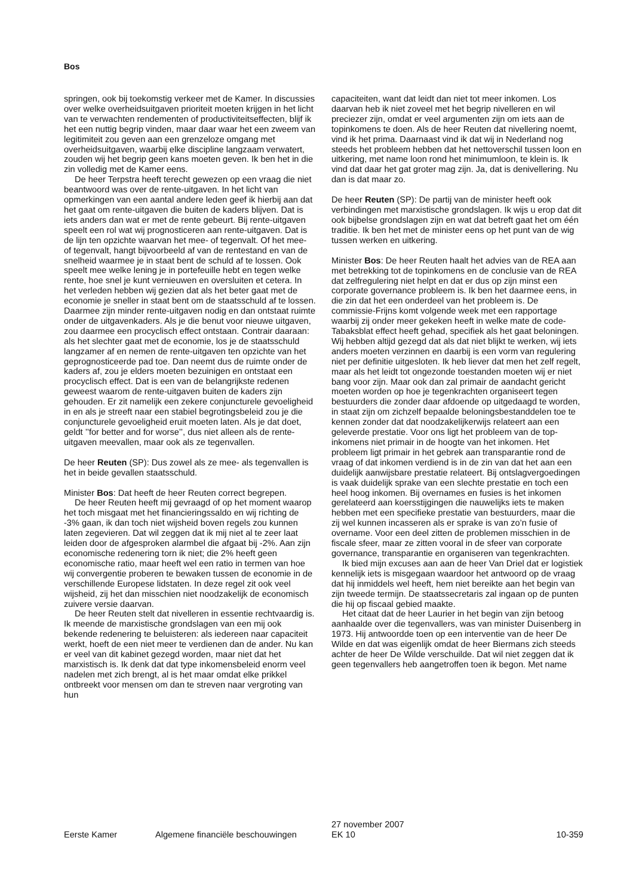Bos
springen, ook bij toekomstig verkeer met de Kamer. In discussies over welke overheidsuitgaven prioriteit moeten krijgen in het licht van te verwachten rendementen of productiviteitseffecten, blijf ik het een nuttig begrip vinden, maar daar waar het een zweem van legitimiteit zou geven aan een grenzeloze omgang met overheidsuitgaven, waarbij elke discipline langzaam verwatert, zouden wij het begrip geen kans moeten geven. Ik ben het in die zin volledig met de Kamer eens.
De heer Terpstra heeft terecht gewezen op een vraag die niet beantwoord was over de rente-uitgaven. In het licht van opmerkingen van een aantal andere leden geef ik hierbij aan dat het gaat om rente-uitgaven die buiten de kaders blijven. Dat is iets anders dan wat er met de rente gebeurt. Bij rente-uitgaven speelt een rol wat wij prognosticeren aan rente-uitgaven. Dat is de lijn ten opzichte waarvan het mee- of tegenvalt. Of het mee- of tegenvalt, hangt bijvoorbeeld af van de rentestand en van de snelheid waarmee je in staat bent de schuld af te lossen. Ook speelt mee welke lening je in portefeuille hebt en tegen welke rente, hoe snel je kunt vernieuwen en oversluiten et cetera. In het verleden hebben wij gezien dat als het beter gaat met de economie je sneller in staat bent om de staatsschuld af te lossen. Daarmee zijn minder rente-uitgaven nodig en dan ontstaat ruimte onder de uitgavenkaders. Als je die benut voor nieuwe uitgaven, zou daarmee een procyclisch effect ontstaan. Contrair daaraan: als het slechter gaat met de economie, los je de staatsschuld langzamer af en nemen de rente-uitgaven ten opzichte van het geprognosticeerde pad toe. Dan neemt dus de ruimte onder de kaders af, zou je elders moeten bezuinigen en ontstaat een procyclisch effect. Dat is een van de belangrijkste redenen geweest waarom de rente-uitgaven buiten de kaders zijn gehouden. Er zit namelijk een zekere conjuncturele gevoeligheid in en als je streeft naar een stabiel begrotingsbeleid zou je die conjuncturele gevoeligheid eruit moeten laten. Als je dat doet, geldt ’’for better and for worse’’, dus niet alleen als de rente-uitgaven meevallen, maar ook als ze tegenvallen.
De heer Reuten (SP): Dus zowel als ze mee- als tegenvallen is het in beide gevallen staatsschuld.
Minister Bos: Dat heeft de heer Reuten correct begrepen.
De heer Reuten heeft mij gevraagd of op het moment waarop het toch misgaat met het financieringssaldo en wij richting de -3% gaan, ik dan toch niet wijsheid boven regels zou kunnen laten zegevieren. Dat wil zeggen dat ik mij niet al te zeer laat leiden door de afgesproken alarmbel die afgaat bij -2%. Aan zijn economische redenering torn ik niet; die 2% heeft geen economische ratio, maar heeft wel een ratio in termen van hoe wij convergentie proberen te bewaken tussen de economie in de verschillende Europese lidstaten. In deze regel zit ook veel wijsheid, zij het dan misschien niet noodzakelijk de economisch zuivere versie daarvan.
De heer Reuten stelt dat nivelleren in essentie rechtvaardig is. Ik meende de marxistische grondslagen van een mij ook bekende redenering te beluisteren: als iedereen naar capaciteit werkt, hoeft de een niet meer te verdienen dan de ander. Nu kan er veel van dit kabinet gezegd worden, maar niet dat het marxistisch is. Ik denk dat dat type inkomensbeleid enorm veel nadelen met zich brengt, al is het maar omdat elke prikkel ontbreekt voor mensen om dan te streven naar vergroting van hun
capaciteiten, want dat leidt dan niet tot meer inkomen. Los daarvan heb ik niet zoveel met het begrip nivelleren en wil preciezer zijn, omdat er veel argumenten zijn om iets aan de topinkomens te doen. Als de heer Reuten dat nivellering noemt, vind ik het prima. Daarnaast vind ik dat wij in Nederland nog steeds het probleem hebben dat het nettoverschil tussen loon en uitkering, met name loon rond het minimumloon, te klein is. Ik vind dat daar het gat groter mag zijn. Ja, dat is denivellering. Nu dan is dat maar zo.
De heer Reuten (SP): De partij van de minister heeft ook verbindingen met marxistische grondslagen. Ik wijs u erop dat dit ook bijbelse grondslagen zijn en wat dat betreft gaat het om één traditie. Ik ben het met de minister eens op het punt van de wig tussen werken en uitkering.
Minister Bos: De heer Reuten haalt het advies van de REA aan met betrekking tot de topinkomens en de conclusie van de REA dat zelfregulering niet helpt en dat er dus op zijn minst een corporate governance probleem is. Ik ben het daarmee eens, in die zin dat het een onderdeel van het probleem is. De commissie-Frijns komt volgende week met een rapportage waarbij zij onder meer gekeken heeft in welke mate de code-Tabaksblat effect heeft gehad, specifiek als het gaat beloningen. Wij hebben altijd gezegd dat als dat niet blijkt te werken, wij iets anders moeten verzinnen en daarbij is een vorm van regulering niet per definitie uitgesloten. Ik heb liever dat men het zelf regelt, maar als het leidt tot ongezonde toestanden moeten wij er niet bang voor zijn. Maar ook dan zal primair de aandacht gericht moeten worden op hoe je tegenkrachten organiseert tegen bestuurders die zonder daar afdoende op uitgedaagd te worden, in staat zijn om zichzelf bepaalde beloningsbestanddelen toe te kennen zonder dat dat noodzakelijkerwijs relateert aan een geleverde prestatie. Voor ons ligt het probleem van de top-inkomens niet primair in de hoogte van het inkomen. Het probleem ligt primair in het gebrek aan transparantie rond de vraag of dat inkomen verdiend is in de zin van dat het aan een duidelijk aanwijsbare prestatie relateert. Bij ontslagvergoedingen is vaak duidelijk sprake van een slechte prestatie en toch een heel hoog inkomen. Bij overnames en fusies is het inkomen gerelateerd aan koersstijgingen die nauwelijks iets te maken hebben met een specifieke prestatie van bestuurders, maar die zij wel kunnen incasseren als er sprake is van zo’n fusie of overname. Voor een deel zitten de problemen misschien in de fiscale sfeer, maar ze zitten vooral in de sfeer van corporate governance, transparantie en organiseren van tegenkrachten.
Ik bied mijn excuses aan aan de heer Van Driel dat er logistiek kennelijk iets is misgegaan waardoor het antwoord op de vraag dat hij inmiddels wel heeft, hem niet bereikte aan het begin van zijn tweede termijn. De staatssecretaris zal ingaan op de punten die hij op fiscaal gebied maakte.
Het citaat dat de heer Laurier in het begin van zijn betoog aanhaalde over die tegenvallers, was van minister Duisenberg in 1973. Hij antwoordde toen op een interventie van de heer De Wilde en dat was eigenlijk omdat de heer Biermans zich steeds achter de heer De Wilde verschuilde. Dat wil niet zeggen dat ik geen tegenvallers heb aangetroffen toen ik begon. Met name
Eerste Kamer
Algemene financiële beschouwingen
27 november 2007
EK 10
10-359